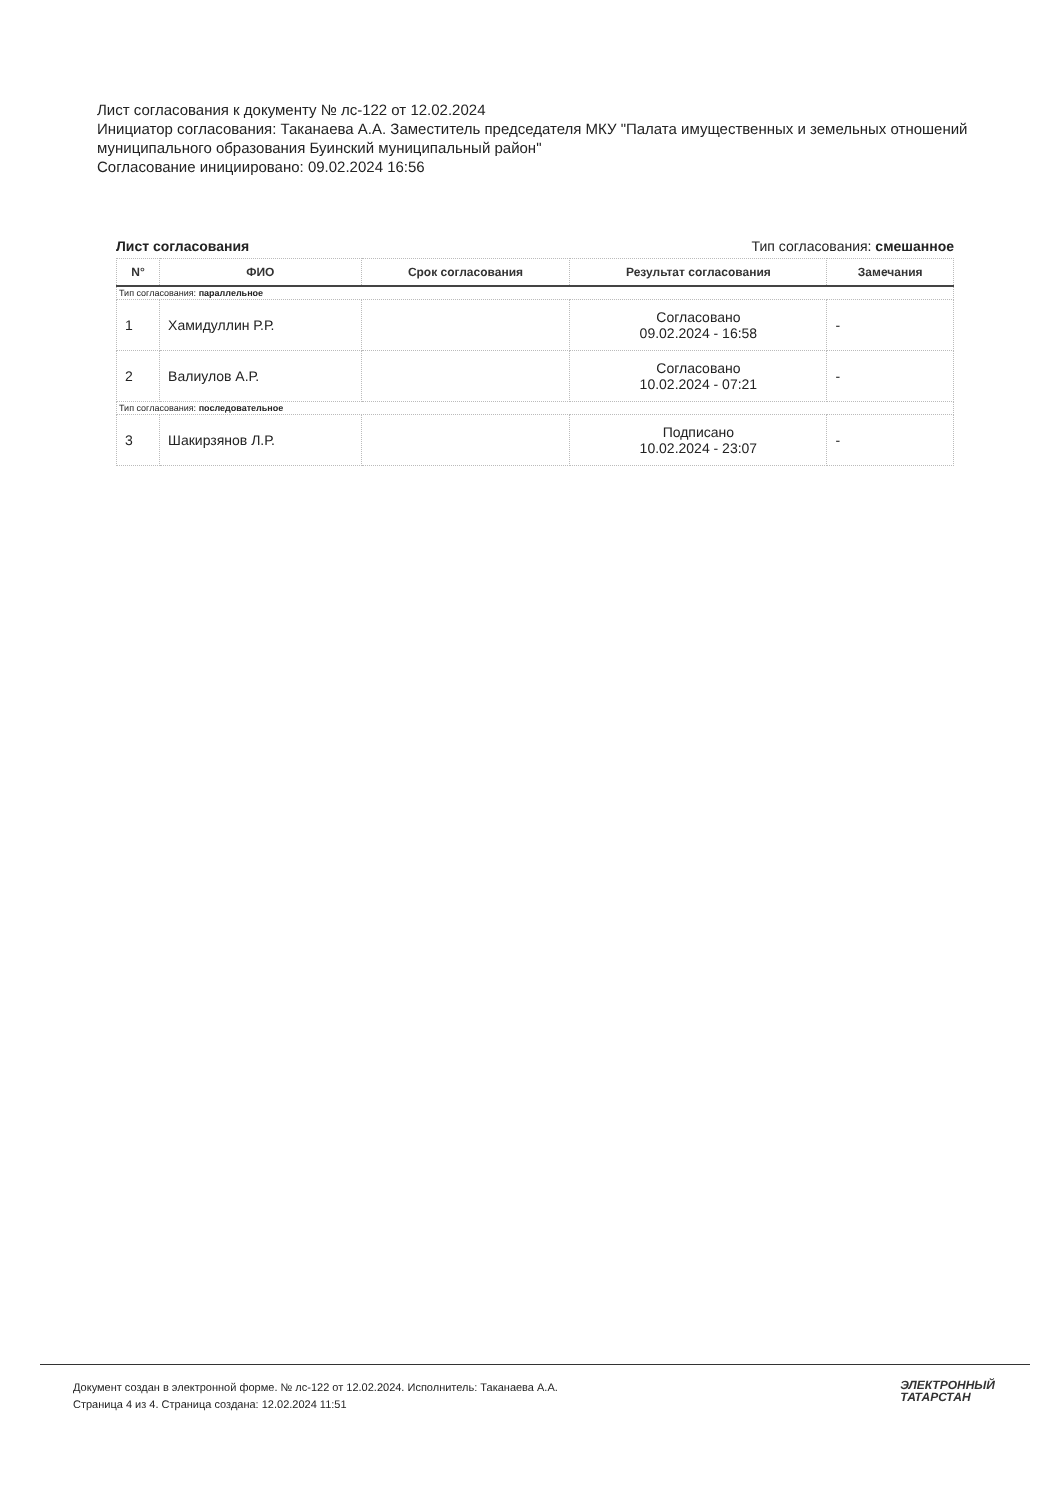Лист согласования к документу № лс-122 от 12.02.2024
Инициатор согласования: Таканаева А.А. Заместитель председателя МКУ "Палата имущественных и земельных отношений муниципального образования Буинский муниципальный район"
Согласование инициировано: 09.02.2024 16:56
Лист согласования Тип согласования: смешанное
| N° | ФИО | Срок согласования | Результат согласования | Замечания |
| --- | --- | --- | --- | --- |
| Тип согласования: параллельное | | | | |
| 1 | Хамидуллин Р.Р. | | Согласовано 09.02.2024 - 16:58 | - |
| 2 | Валиулов А.Р. | | Согласовано 10.02.2024 - 07:21 | - |
| Тип согласования: последовательное | | | | |
| 3 | Шакирзянов Л.Р. | | Подписано 10.02.2024 - 23:07 | - |
Документ создан в электронной форме. № лс-122 от 12.02.2024. Исполнитель: Таканаева А.А.
Страница 4 из 4. Страница создана: 12.02.2024 11:51
ЭЛЕКТРОННЫЙ
ТАТАРСТАН